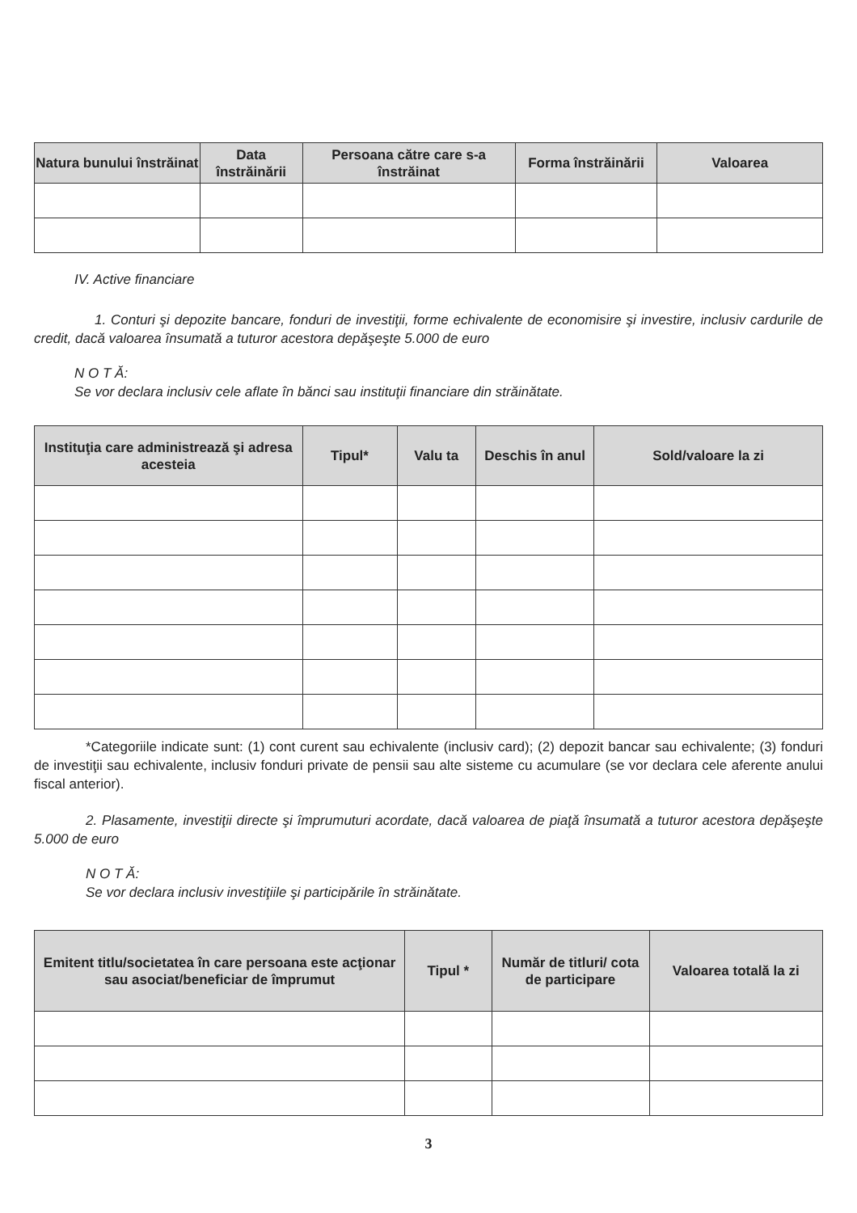| Natura bunului înstrăinat | Data înstrăinării | Persoana către care s-a înstrăinat | Forma înstrăinării | Valoarea |
| --- | --- | --- | --- | --- |
IV. Active financiare
1. Conturi şi depozite bancare, fonduri de investiţii, forme echivalente de economisire şi investire, inclusiv cardurile de credit, dacă valoarea însumată a tuturor acestora depăşeşte 5.000 de euro
N O T Ă:
Se vor declara inclusiv cele aflate în bănci sau instituţii financiare din străinătate.
| Instituţia care administrează şi adresa acesteia | Tipul* | Valu ta | Deschis în anul | Sold/valoare la zi |
| --- | --- | --- | --- | --- |
*Categoriile indicate sunt: (1) cont curent sau echivalente (inclusiv card); (2) depozit bancar sau echivalente; (3) fonduri de investiţii sau echivalente, inclusiv fonduri private de pensii sau alte sisteme cu acumulare (se vor declara cele aferente anului fiscal anterior).
2. Plasamente, investiţii directe şi împrumuturi acordate, dacă valoarea de piaţă însumată a tuturor acestora depăşeşte 5.000 de euro
N O T Ă:
Se vor declara inclusiv investiţiile şi participările în străinătate.
| Emitent titlu/societatea în care persoana este acţionar sau asociat/beneficiar de împrumut | Tipul * | Număr de titluri/ cota de participare | Valoarea totală la zi |
| --- | --- | --- | --- |
3